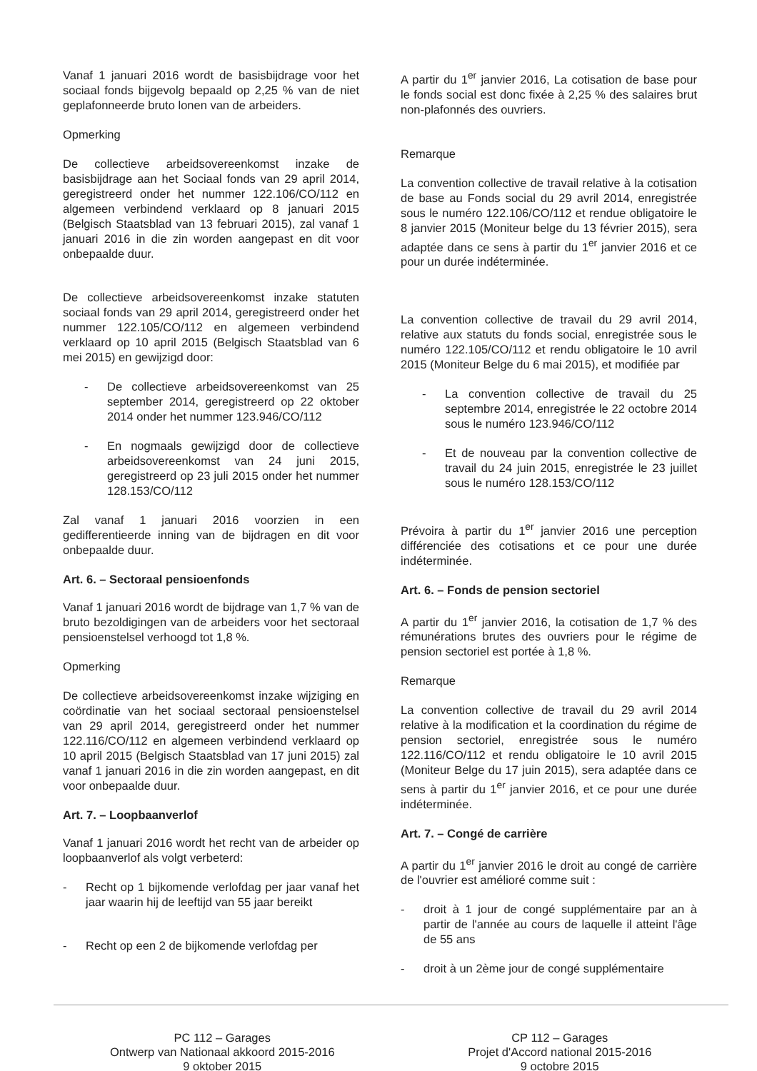Vanaf 1 januari 2016 wordt de basisbijdrage voor het sociaal fonds bijgevolg bepaald op 2,25 % van de niet geplafonneerde bruto lonen van de arbeiders.
Opmerking
De collectieve arbeidsovereenkomst inzake de basisbijdrage aan het Sociaal fonds van 29 april 2014, geregistreerd onder het nummer 122.106/CO/112 en algemeen verbindend verklaard op 8 januari 2015 (Belgisch Staatsblad van 13 februari 2015), zal vanaf 1 januari 2016 in die zin worden aangepast en dit voor onbepaalde duur.
De collectieve arbeidsovereenkomst inzake statuten sociaal fonds van 29 april 2014, geregistreerd onder het nummer 122.105/CO/112 en algemeen verbindend verklaard op 10 april 2015 (Belgisch Staatsblad van 6 mei 2015) en gewijzigd door:
- De collectieve arbeidsovereenkomst van 25 september 2014, geregistreerd op 22 oktober 2014 onder het nummer 123.946/CO/112
- En nogmaals gewijzigd door de collectieve arbeidsovereenkomst van 24 juni 2015, geregistreerd op 23 juli 2015 onder het nummer 128.153/CO/112
Zal vanaf 1 januari 2016 voorzien in een gedifferentieerde inning van de bijdragen en dit voor onbepaalde duur.
Art. 6. – Sectoraal pensioenfonds
Vanaf 1 januari 2016 wordt de bijdrage van 1,7 % van de bruto bezoldigingen van de arbeiders voor het sectoraal pensioenstelsel verhoogd tot 1,8 %.
Opmerking
De collectieve arbeidsovereenkomst inzake wijziging en coördinatie van het sociaal sectoraal pensioenstelsel van 29 april 2014, geregistreerd onder het nummer 122.116/CO/112 en algemeen verbindend verklaard op 10 april 2015 (Belgisch Staatsblad van 17 juni 2015) zal vanaf 1 januari 2016 in die zin worden aangepast, en dit voor onbepaalde duur.
Art. 7. – Loopbaanverlof
Vanaf 1 januari 2016 wordt het recht van de arbeider op loopbaanverlof als volgt verbeterd:
- Recht op 1 bijkomende verlofdag per jaar vanaf het jaar waarin hij de leeftijd van 55 jaar bereikt
- Recht op een 2 de bijkomende verlofdag per
A partir du 1<sup>er</sup> janvier 2016, La cotisation de base pour le fonds social est donc fixée à 2,25 % des salaires brut non-plafonnés des ouvriers.
Remarque
La convention collective de travail relative à la cotisation de base au Fonds social du 29 avril 2014, enregistrée sous le numéro 122.106/CO/112 et rendue obligatoire le 8 janvier 2015 (Moniteur belge du 13 février 2015), sera adaptée dans ce sens à partir du 1<sup>er</sup> janvier 2016 et ce pour un durée indéterminée.
La convention collective de travail du 29 avril 2014, relative aux statuts du fonds social, enregistrée sous le numéro 122.105/CO/112 et rendu obligatoire le 10 avril 2015 (Moniteur Belge du 6 mai 2015), et modifiée par
- La convention collective de travail du 25 septembre 2014, enregistrée le 22 octobre 2014 sous le numéro 123.946/CO/112
- Et de nouveau par la convention collective de travail du 24 juin 2015, enregistrée le 23 juillet sous le numéro 128.153/CO/112
Prévoira à partir du 1<sup>er</sup> janvier 2016 une perception différenciée des cotisations et ce pour une durée indéterminée.
Art. 6. – Fonds de pension sectoriel
A partir du 1<sup>er</sup> janvier 2016, la cotisation de 1,7 % des rémunérations brutes des ouvriers pour le régime de pension sectoriel est portée à 1,8 %.
Remarque
La convention collective de travail du 29 avril 2014 relative à la modification et la coordination du régime de pension sectoriel, enregistrée sous le numéro 122.116/CO/112 et rendu obligatoire le 10 avril 2015 (Moniteur Belge du 17 juin 2015), sera adaptée dans ce sens à partir du 1<sup>er</sup> janvier 2016, et ce pour une durée indéterminée.
Art. 7. – Congé de carrière
A partir du 1<sup>er</sup> janvier 2016 le droit au congé de carrière de l'ouvrier est amélioré comme suit :
- droit à 1 jour de congé supplémentaire par an à partir de l'année au cours de laquelle il atteint l'âge de 55 ans
- droit à un 2ème jour de congé supplémentaire
PC 112 – Garages
Ontwerp van Nationaal akkoord 2015-2016
9 oktober 2015
CP 112 – Garages
Projet d'Accord national 2015-2016
9 octobre 2015